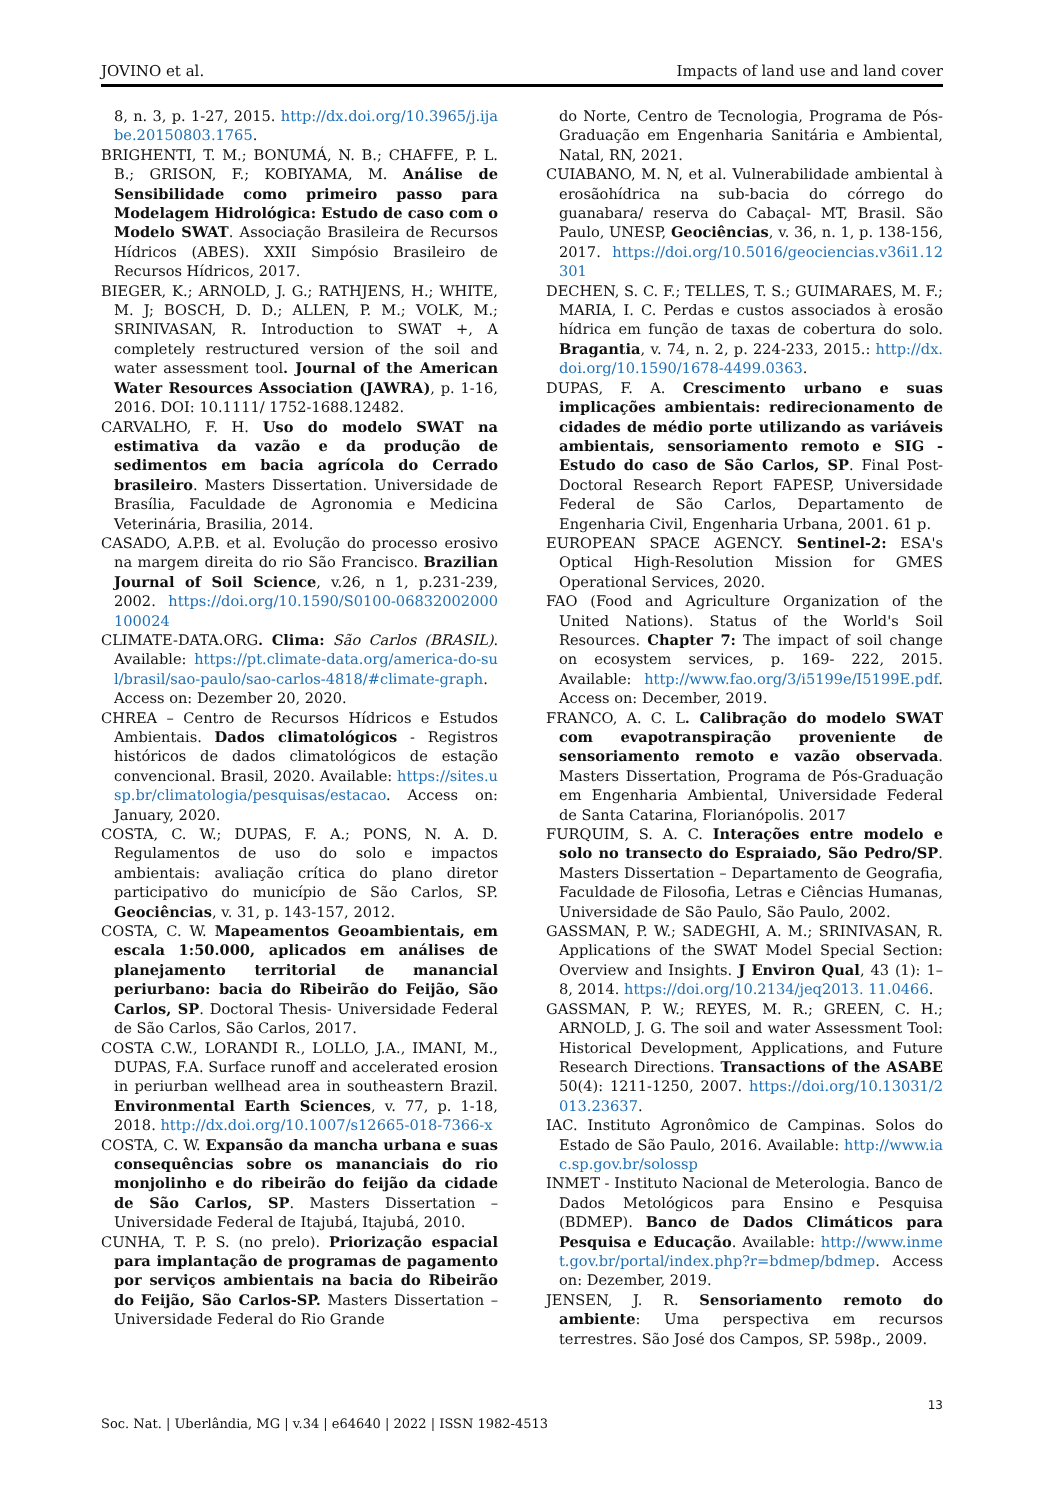JOVINO et al. Impacts of land use and land cover
8, n. 3, p. 1-27, 2015. http://dx.doi.org/10.3965/j.ijabe.20150803.1765.
BRIGHENTI, T. M.; BONUMÁ, N. B.; CHAFFE, P. L. B.; GRISON, F.; KOBIYAMA, M. Análise de Sensibilidade como primeiro passo para Modelagem Hidrológica: Estudo de caso com o Modelo SWAT. Associação Brasileira de Recursos Hídricos (ABES). XXII Simpósio Brasileiro de Recursos Hídricos, 2017.
BIEGER, K.; ARNOLD, J. G.; RATHJENS, H.; WHITE, M. J; BOSCH, D. D.; ALLEN, P. M.; VOLK, M.; SRINIVASAN, R. Introduction to SWAT +, A completely restructured version of the soil and water assessment tool. Journal of the American Water Resources Association (JAWRA), p. 1-16, 2016. DOI: 10.1111/ 1752-1688.12482.
CARVALHO, F. H. Uso do modelo SWAT na estimativa da vazão e da produção de sedimentos em bacia agrícola do Cerrado brasileiro. Masters Dissertation. Universidade de Brasília, Faculdade de Agronomia e Medicina Veterinária, Brasilia, 2014.
CASADO, A.P.B. et al. Evolução do processo erosivo na margem direita do rio São Francisco. Brazilian Journal of Soil Science, v.26, n 1, p.231-239, 2002. https://doi.org/10.1590/S0100-06832002000100024
CLIMATE-DATA.ORG. Clima: São Carlos (BRASIL). Available: https://pt.climate-data.org/america-do-sul/brasil/sao-paulo/sao-carlos-4818/#climate-graph. Access on: Dezember 20, 2020.
CHREA – Centro de Recursos Hídricos e Estudos Ambientais. Dados climatológicos - Registros históricos de dados climatológicos de estação convencional. Brasil, 2020. Available: https://sites.usp.br/climatologia/pesquisas/estacao. Access on: January, 2020.
COSTA, C. W.; DUPAS, F. A.; PONS, N. A. D. Regulamentos de uso do solo e impactos ambientais: avaliação crítica do plano diretor participativo do município de São Carlos, SP. Geociências, v. 31, p. 143-157, 2012.
COSTA, C. W. Mapeamentos Geoambientais, em escala 1:50.000, aplicados em análises de planejamento territorial de manancial periurbano: bacia do Ribeirão do Feijão, São Carlos, SP. Doctoral Thesis- Universidade Federal de São Carlos, São Carlos, 2017.
COSTA C.W., LORANDI R., LOLLO, J.A., IMANI, M., DUPAS, F.A. Surface runoff and accelerated erosion in periurban wellhead area in southeastern Brazil. Environmental Earth Sciences, v. 77, p. 1-18, 2018. http://dx.doi.org/10.1007/s12665-018-7366-x
COSTA, C. W. Expansão da mancha urbana e suas consequências sobre os mananciais do rio monjolinho e do ribeirão do feijão da cidade de São Carlos, SP. Masters Dissertation – Universidade Federal de Itajubá, Itajubá, 2010.
CUNHA, T. P. S. (no prelo). Priorização espacial para implantação de programas de pagamento por serviços ambientais na bacia do Ribeirão do Feijão, São Carlos-SP. Masters Dissertation – Universidade Federal do Rio Grande
do Norte, Centro de Tecnologia, Programa de Pós-Graduação em Engenharia Sanitária e Ambiental, Natal, RN, 2021.
CUIABANO, M. N, et al. Vulnerabilidade ambiental à erosãohídrica na sub-bacia do córrego do guanabara/ reserva do Cabaçal- MT, Brasil. São Paulo, UNESP, Geociências, v. 36, n. 1, p. 138-156, 2017. https://doi.org/10.5016/geociencias.v36i1.12301
DECHEN, S. C. F.; TELLES, T. S.; GUIMARAES, M. F.; MARIA, I. C. Perdas e custos associados à erosão hídrica em função de taxas de cobertura do solo. Bragantia, v. 74, n. 2, p. 224-233, 2015.: http://dx.doi.org/10.1590/1678-4499.0363.
DUPAS, F. A. Crescimento urbano e suas implicações ambientais: redirecionamento de cidades de médio porte utilizando as variáveis ambientais, sensoriamento remoto e SIG - Estudo do caso de São Carlos, SP. Final Post-Doctoral Research Report FAPESP, Universidade Federal de São Carlos, Departamento de Engenharia Civil, Engenharia Urbana, 2001. 61 p.
EUROPEAN SPACE AGENCY. Sentinel-2: ESA's Optical High-Resolution Mission for GMES Operational Services, 2020.
FAO (Food and Agriculture Organization of the United Nations). Status of the World's Soil Resources. Chapter 7: The impact of soil change on ecosystem services, p. 169- 222, 2015. Available: http://www.fao.org/3/i5199e/I5199E.pdf. Access on: December, 2019.
FRANCO, A. C. L. Calibração do modelo SWAT com evapotranspiração proveniente de sensoriamento remoto e vazão observada. Masters Dissertation, Programa de Pós-Graduação em Engenharia Ambiental, Universidade Federal de Santa Catarina, Florianópolis. 2017
FURQUIM, S. A. C. Interações entre modelo e solo no transecto do Espraiado, São Pedro/SP. Masters Dissertation – Departamento de Geografia, Faculdade de Filosofia, Letras e Ciências Humanas, Universidade de São Paulo, São Paulo, 2002.
GASSMAN, P. W.; SADEGHI, A. M.; SRINIVASAN, R. Applications of the SWAT Model Special Section: Overview and Insights. J Environ Qual, 43 (1): 1–8, 2014. https://doi.org/10.2134/jeq2013. 11.0466.
GASSMAN, P. W.; REYES, M. R.; GREEN, C. H.; ARNOLD, J. G. The soil and water Assessment Tool: Historical Development, Applications, and Future Research Directions. Transactions of the ASABE 50(4): 1211-1250, 2007. https://doi.org/10.13031/2013.23637.
IAC. Instituto Agronômico de Campinas. Solos do Estado de São Paulo, 2016. Available: http://www.iac.sp.gov.br/solossp
INMET - Instituto Nacional de Meterologia. Banco de Dados Metológicos para Ensino e Pesquisa (BDMEP). Banco de Dados Climáticos para Pesquisa e Educação. Available: http://www.inmet.gov.br/portal/index.php?r=bdmep/bdmep. Access on: Dezember, 2019.
JENSEN, J. R. Sensoriamento remoto do ambiente: Uma perspectiva em recursos terrestres. São José dos Campos, SP. 598p., 2009.
13
Soc. Nat. | Uberlândia, MG | v.34 | e64640 | 2022 | ISSN 1982-4513